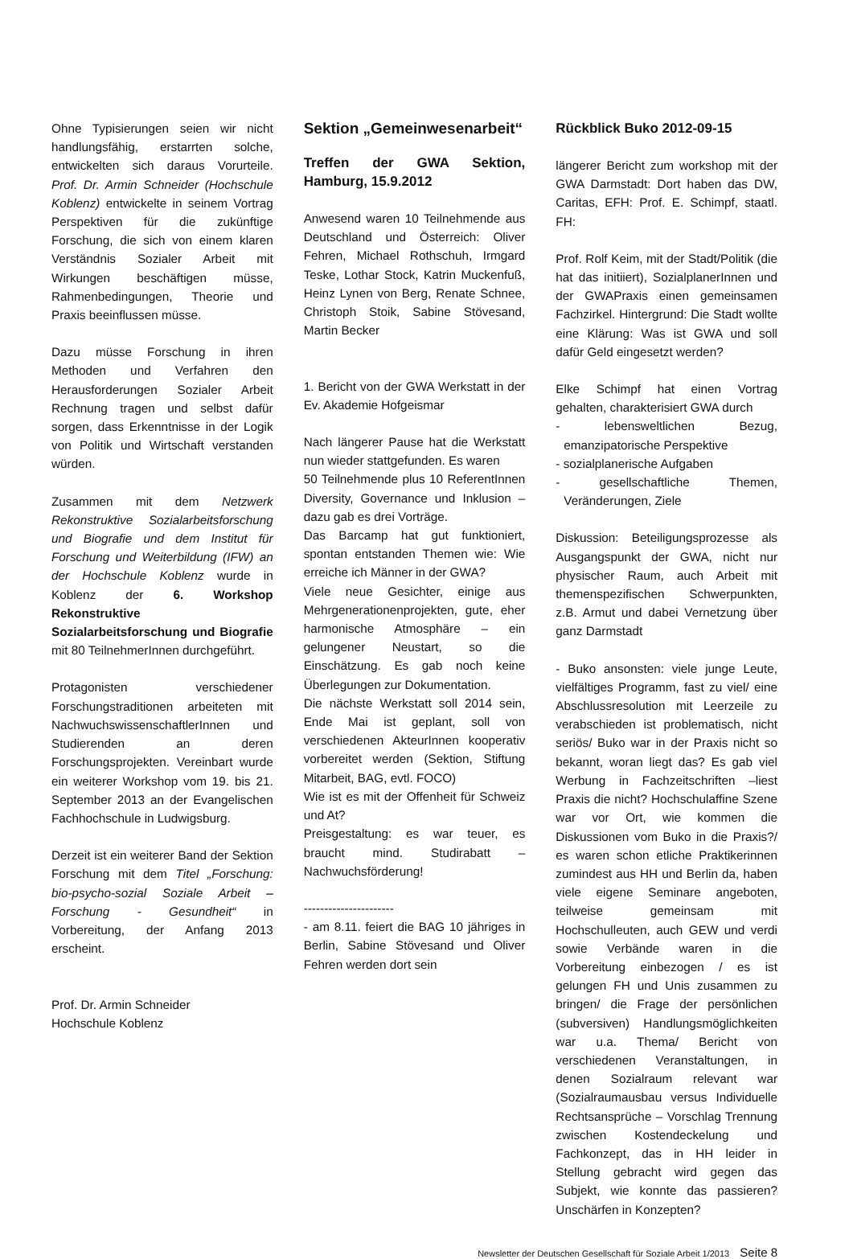Ohne Typisierungen seien wir nicht handlungsfähig, erstarrten solche, entwickelten sich daraus Vorurteile. Prof. Dr. Armin Schneider (Hochschule Koblenz) entwickelte in seinem Vortrag Perspektiven für die zukünftige Forschung, die sich von einem klaren Verständnis Sozialer Arbeit mit Wirkungen beschäftigen müsse, Rahmenbedingungen, Theorie und Praxis beeinflussen müsse.
Dazu müsse Forschung in ihren Methoden und Verfahren den Herausforderungen Sozialer Arbeit Rechnung tragen und selbst dafür sorgen, dass Erkenntnisse in der Logik von Politik und Wirtschaft verstanden würden.
Zusammen mit dem Netzwerk Rekonstruktive Sozialarbeitsforschung und Biografie und dem Institut für Forschung und Weiterbildung (IFW) an der Hochschule Koblenz wurde in Koblenz der 6. Workshop Rekonstruktive Sozialarbeitsforschung und Biografie mit 80 TeilnehmerInnen durchgeführt.
Protagonisten verschiedener Forschungstraditionen arbeiteten mit NachwuchswissenschaftlerInnen und Studierenden an deren Forschungsprojekten. Vereinbart wurde ein weiterer Workshop vom 19. bis 21. September 2013 an der Evangelischen Fachhochschule in Ludwigsburg.
Derzeit ist ein weiterer Band der Sektion Forschung mit dem Titel „Forschung: bio-psycho-sozial Soziale Arbeit – Forschung - Gesundheit“ in Vorbereitung, der Anfang 2013 erscheint.
Prof. Dr. Armin Schneider
Hochschule Koblenz
Sektion „Gemeinwesenarbeit“
Treffen der GWA Sektion, Hamburg, 15.9.2012
Anwesend waren 10 Teilnehmende aus Deutschland und Österreich: Oliver Fehren, Michael Rothschuh, Irmgard Teske, Lothar Stock, Katrin Muckenfuß, Heinz Lynen von Berg, Renate Schnee, Christoph Stoik, Sabine Stövesand, Martin Becker
1. Bericht von der GWA Werkstatt in der Ev. Akademie Hofgeismar
Nach längerer Pause hat die Werkstatt nun wieder stattgefunden. Es waren
50 Teilnehmende plus 10 ReferentInnen Diversity, Governance und Inklusion – dazu gab es drei Vorträge.
Das Barcamp hat gut funktioniert, spontan entstanden Themen wie: Wie erreiche ich Männer in der GWA?
Viele neue Gesichter, einige aus Mehrgenerationenprojekten, gute, eher harmonische Atmosphäre – ein gelungener Neustart, so die Einschätzung. Es gab noch keine Überlegungen zur Dokumentation.
Die nächste Werkstatt soll 2014 sein, Ende Mai ist geplant, soll von verschiedenen AkteurInnen kooperativ vorbereitet werden (Sektion, Stiftung Mitarbeit, BAG, evtl. FOCO)
Wie ist es mit der Offenheit für Schweiz und At?
Preisgestaltung: es war teuer, es braucht mind. Studirabatt – Nachwuchsförderung!
----------------------
- am 8.11. feiert die BAG 10 jähriges in Berlin, Sabine Stövesand und Oliver Fehren werden dort sein
Rückblick Buko 2012-09-15
längerer Bericht zum workshop mit der GWA Darmstadt: Dort haben das DW, Caritas, EFH: Prof. E. Schimpf, staatl. FH:
Prof. Rolf Keim, mit der Stadt/Politik (die hat das initiiert), SozialplanerInnen und der GWAPraxis einen gemeinsamen Fachzirkel. Hintergrund: Die Stadt wollte eine Klärung: Was ist GWA und soll dafür Geld eingesetzt werden?
Elke Schimpf hat einen Vortrag gehalten, charakterisiert GWA durch
- lebensweltlichen Bezug, emanzipatorische Perspektive
- sozialplanerische Aufgaben
- gesellschaftliche Themen, Veränderungen, Ziele
Diskussion: Beteiligungsprozesse als Ausgangspunkt der GWA, nicht nur physischer Raum, auch Arbeit mit themenspezifischen Schwerpunkten, z.B. Armut und dabei Vernetzung über ganz Darmstadt
- Buko ansonsten: viele junge Leute, vielfältiges Programm, fast zu viel/ eine Abschlussresolution mit Leerzeile zu verabschieden ist problematisch, nicht seriös/ Buko war in der Praxis nicht so bekannt, woran liegt das? Es gab viel Werbung in Fachzeitschriften –liest Praxis die nicht? Hochschulaffine Szene war vor Ort, wie kommen die Diskussionen vom Buko in die Praxis?/ es waren schon etliche Praktikerinnen zumindest aus HH und Berlin da, haben viele eigene Seminare angeboten, teilweise gemeinsam mit Hochschulleuten, auch GEW und verdi sowie Verbände waren in die Vorbereitung einbezogen / es ist gelungen FH und Unis zusammen zu bringen/ die Frage der persönlichen (subversiven) Handlungsmöglichkeiten war u.a. Thema/ Bericht von verschiedenen Veranstaltungen, in denen Sozialraum relevant war (Sozialraumausbau versus Individuelle Rechtsansprüche – Vorschlag Trennung zwischen Kostendeckelung und Fachkonzept, das in HH leider in Stellung gebracht wird gegen das Subjekt, wie konnte das passieren? Unschärfen in Konzepten?
Newsletter der Deutschen Gesellschaft für Soziale Arbeit 1/2013 Seite 8